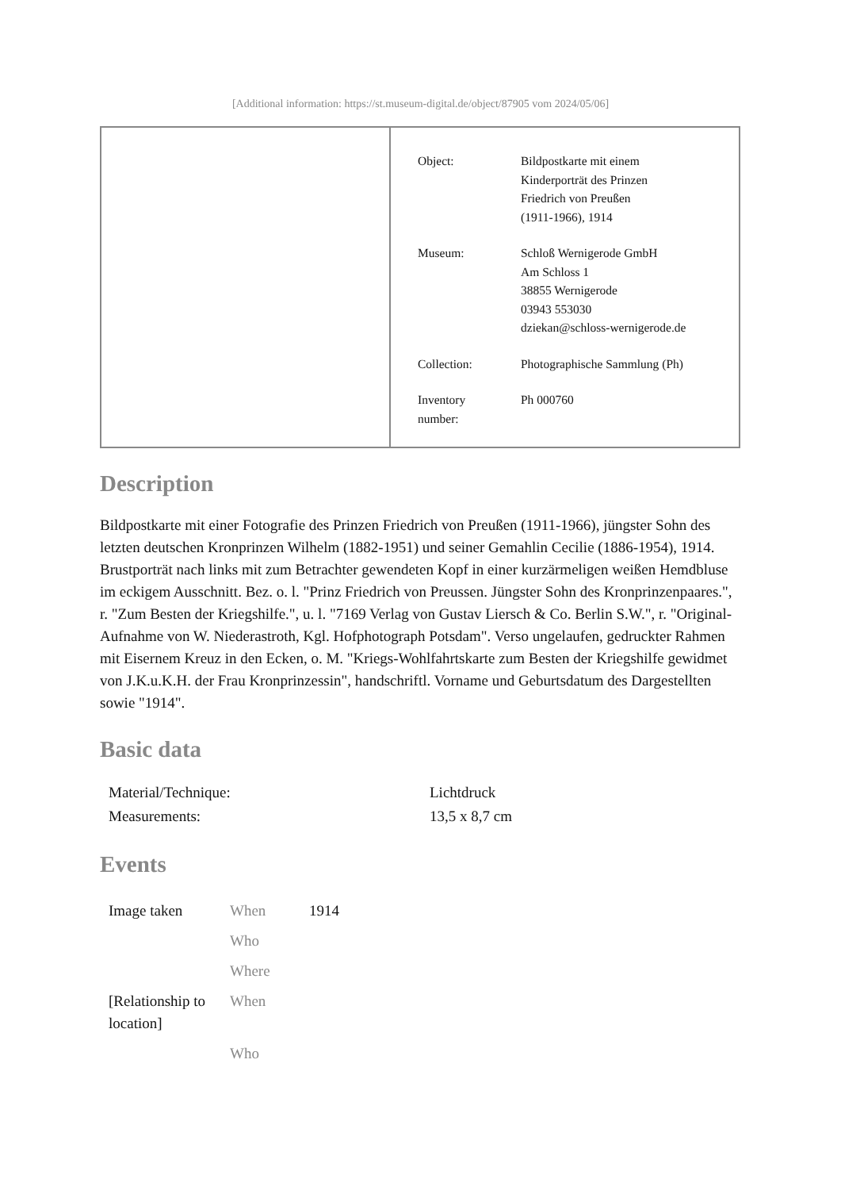[Additional information: https://st.museum-digital.de/object/87905 vom 2024/05/06]
| Object: | Bildpostkarte mit einem Kinderporträt des Prinzen Friedrich von Preußen (1911-1966), 1914 |
| Museum: | Schloß Wernigerode GmbH Am Schloss 1 38855 Wernigerode 03943 553030 dziekan@schloss-wernigerode.de |
| Collection: | Photographische Sammlung (Ph) |
| Inventory number: | Ph 000760 |
Description
Bildpostkarte mit einer Fotografie des Prinzen Friedrich von Preußen (1911-1966), jüngster Sohn des letzten deutschen Kronprinzen Wilhelm (1882-1951) und seiner Gemahlin Cecilie (1886-1954), 1914. Brustporträt nach links mit zum Betrachter gewendeten Kopf in einer kurzärmeligen weißen Hemdbluse im eckigem Ausschnitt. Bez. o. l. "Prinz Friedrich von Preussen. Jüngster Sohn des Kronprinzenpaares.", r. "Zum Besten der Kriegshilfe.", u. l. "7169 Verlag von Gustav Liersch & Co. Berlin S.W.", r. "Original-Aufnahme von W. Niederastroth, Kgl. Hofphotograph Potsdam". Verso ungelaufen, gedruckter Rahmen mit Eisernem Kreuz in den Ecken, o. M. "Kriegs-Wohlfahrtskarte zum Besten der Kriegshilfe gewidmet von J.K.u.K.H. der Frau Kronprinzessin", handschriftl. Vorname und Geburtsdatum des Dargestellten sowie "1914".
Basic data
| Material/Technique: | Lichtdruck |
| Measurements: | 13,5 x 8,7 cm |
Events
| Image taken | When | 1914 |
| | Who | |
| | Where | |
| [Relationship to location] | When | |
| | Who | |